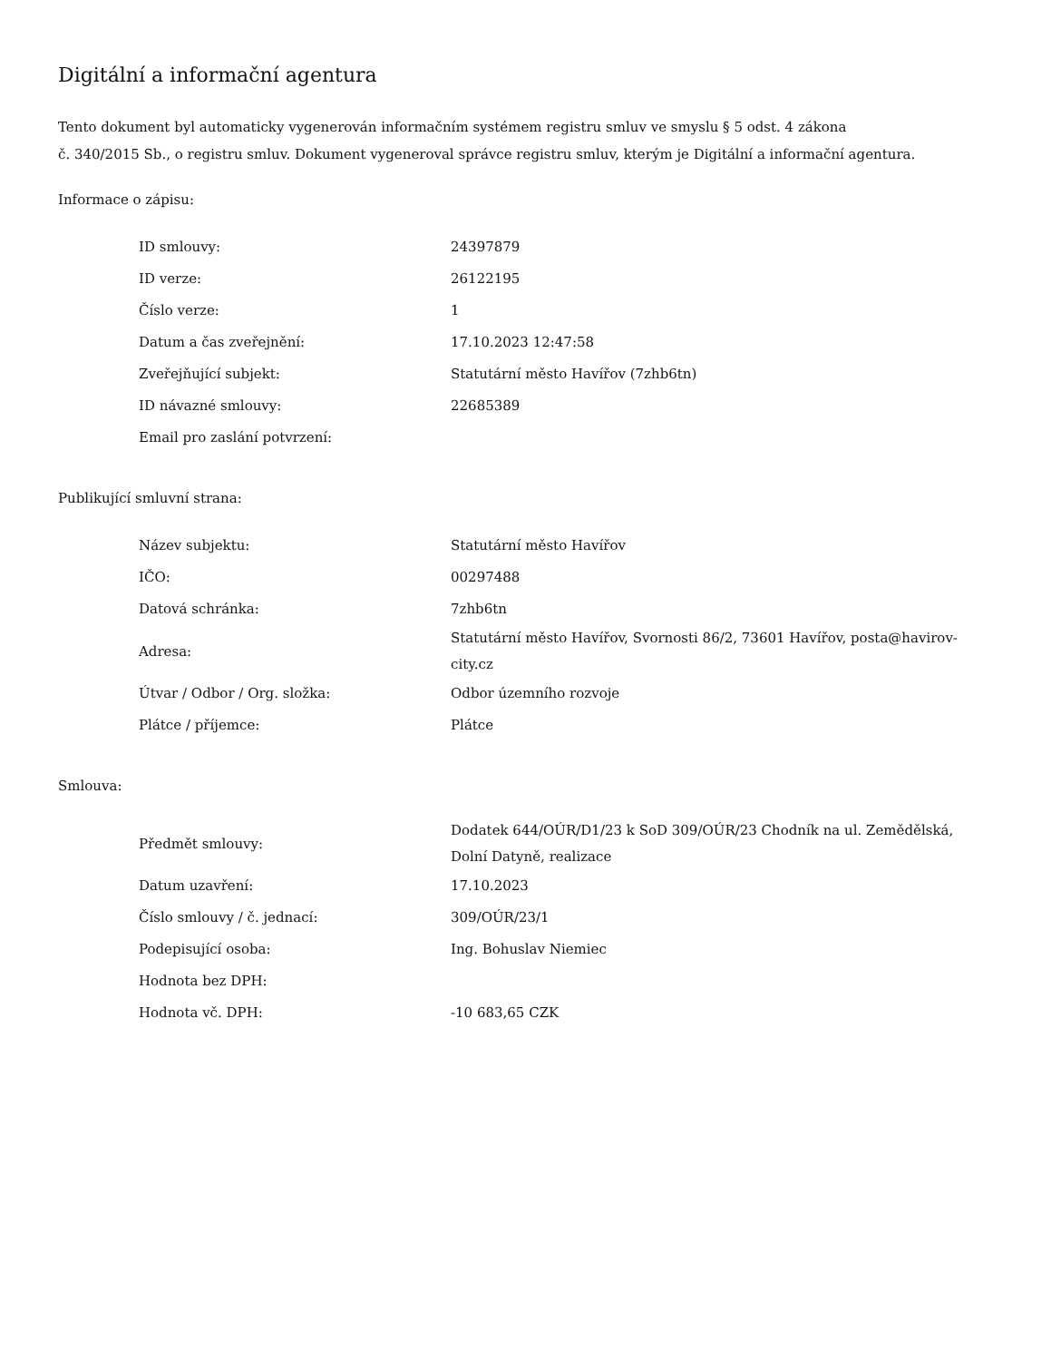Digitální a informační agentura
Tento dokument byl automaticky vygenerován informačním systémem registru smluv ve smyslu § 5 odst. 4 zákona
č. 340/2015 Sb., o registru smluv. Dokument vygeneroval správce registru smluv, kterým je Digitální a informační agentura.
Informace o zápisu:
| ID smlouvy: | 24397879 |
| ID verze: | 26122195 |
| Číslo verze: | 1 |
| Datum a čas zveřejnění: | 17.10.2023 12:47:58 |
| Zveřejňující subjekt: | Statutární město Havířov (7zhb6tn) |
| ID návazné smlouvy: | 22685389 |
| Email pro zaslání potvrzení: | |
Publikující smluvní strana:
| Název subjektu: | Statutární město Havířov |
| IČO: | 00297488 |
| Datová schránka: | 7zhb6tn |
| Adresa: | Statutární město Havířov, Svornosti 86/2, 73601 Havířov, posta@havirov-city.cz |
| Útvar / Odbor / Org. složka: | Odbor územního rozvoje |
| Plátce / příjemce: | Plátce |
Smlouva:
| Předmět smlouvy: | Dodatek 644/OÚR/D1/23 k SoD 309/OÚR/23 Chodník na ul. Zemědělská, Dolní Datyně, realizace |
| Datum uzavření: | 17.10.2023 |
| Číslo smlouvy / č. jednací: | 309/OÚR/23/1 |
| Podepisující osoba: | Ing. Bohuslav Niemiec |
| Hodnota bez DPH: | |
| Hodnota vč. DPH: | -10 683,65 CZK |